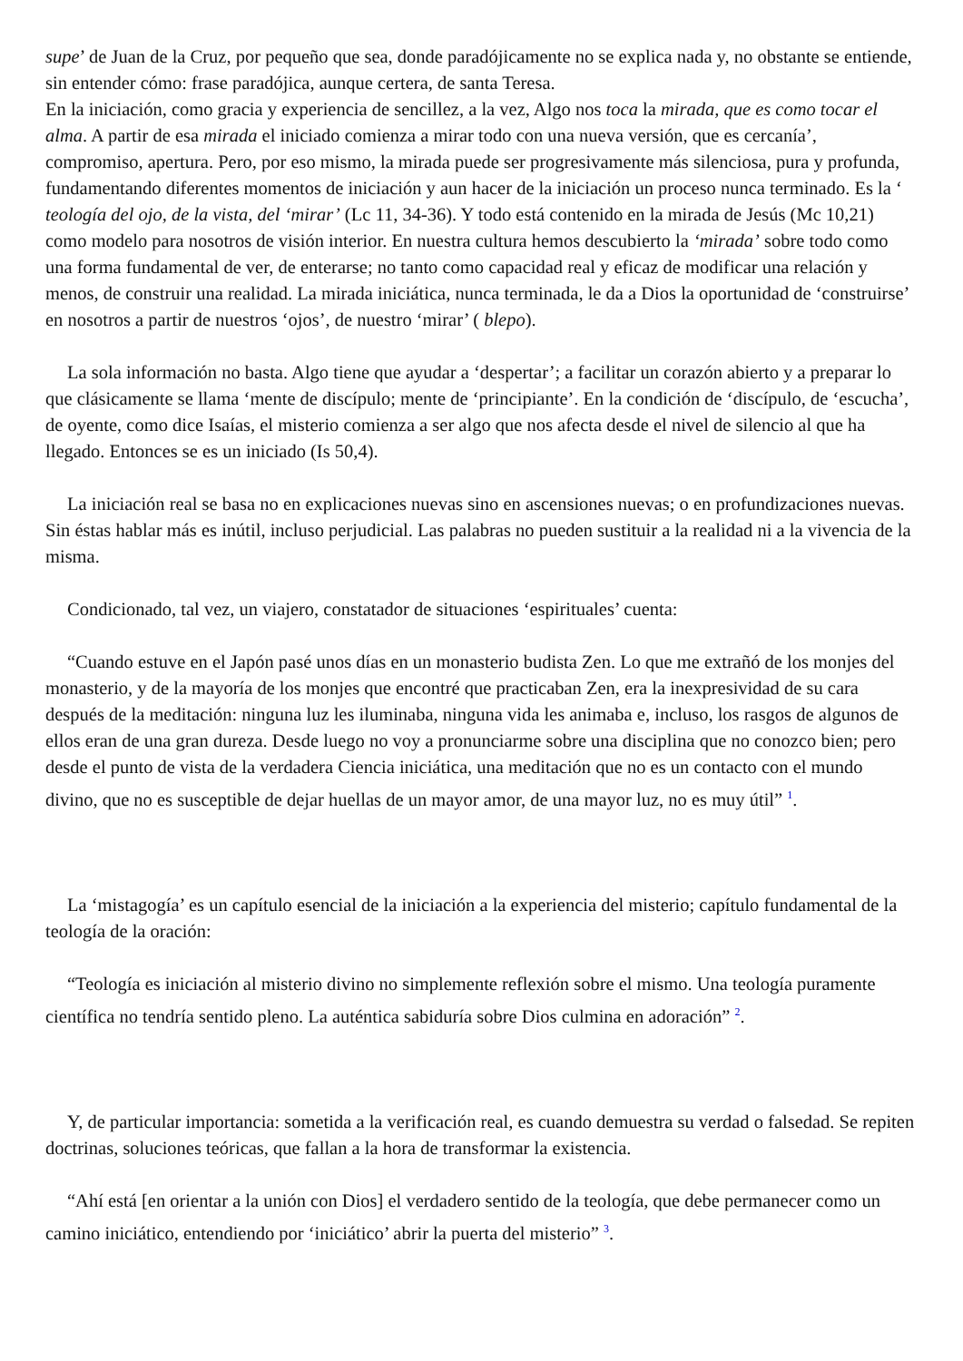supe’ de Juan de la Cruz, por pequeño que sea, donde paradójicamente no se explica nada y, no obstante se entiende, sin entender cómo: frase paradójica, aunque certera, de santa Teresa.
En la iniciación, como gracia y experiencia de sencillez, a la vez, Algo nos toca la mirada, que es como tocar el alma. A partir de esa mirada el iniciado comienza a mirar todo con una nueva versión, que es cercanía’, compromiso, apertura. Pero, por eso mismo, la mirada puede ser progresivamente más silenciosa, pura y profunda, fundamentando diferentes momentos de iniciación y aun hacer de la iniciación un proceso nunca terminado. Es la ‘ teología del ojo, de la vista, del ‘mirar’ (Lc 11, 34-36). Y todo está contenido en la mirada de Jesús (Mc 10,21) como modelo para nosotros de visión interior. En nuestra cultura hemos descubierto la ‘mirada’ sobre todo como una forma fundamental de ver, de enterarse; no tanto como capacidad real y eficaz de modificar una relación y menos, de construir una realidad. La mirada iniciática, nunca terminada, le da a Dios la oportunidad de ‘construirse’ en nosotros a partir de nuestros ‘ojos’, de nuestro ‘mirar’ ( blepo).
La sola información no basta. Algo tiene que ayudar a ‘despertar’; a facilitar un corazón abierto y a preparar lo que clásicamente se llama ‘mente de discípulo; mente de ‘principiante’. En la condición de ‘discípulo, de ‘escucha’, de oyente, como dice Isaías, el misterio comienza a ser algo que nos afecta desde el nivel de silencio al que ha llegado. Entonces se es un iniciado (Is 50,4).
La iniciación real se basa no en explicaciones nuevas sino en ascensiones nuevas; o en profundizaciones nuevas. Sin éstas hablar más es inútil, incluso perjudicial. Las palabras no pueden sustituir a la realidad ni a la vivencia de la misma.
Condicionado, tal vez, un viajero, constatador de situaciones ‘espirituales’ cuenta:
“Cuando estuve en el Japón pasé unos días en un monasterio budista Zen. Lo que me extrañó de los monjes del monasterio, y de la mayoría de los monjes que encontré que practicaban Zen, era la inexpresividad de su cara después de la meditación: ninguna luz les iluminaba, ninguna vida les animaba e, incluso, los rasgos de algunos de ellos eran de una gran dureza. Desde luego no voy a pronunciarme sobre una disciplina que no conozco bien; pero desde el punto de vista de la verdadera Ciencia iniciática, una meditación que no es un contacto con el mundo divino, que no es susceptible de dejar huellas de un mayor amor, de una mayor luz, no es muy útil” <sup>1</sup>.
La ‘mistagogía’ es un capítulo esencial de la iniciación a la experiencia del misterio; capítulo fundamental de la teología de la oración:
“Teología es iniciación al misterio divino no simplemente reflexión sobre el mismo. Una teología puramente científica no tendría sentido pleno. La auténtica sabiduría sobre Dios culmina en adoración” <sup>2</sup>.
Y, de particular importancia: sometida a la verificación real, es cuando demuestra su verdad o falsedad. Se repiten doctrinas, soluciones teóricas, que fallan a la hora de transformar la existencia.
“Ahí está [en orientar a la unión con Dios] el verdadero sentido de la teología, que debe permanecer como un camino iniciático, entendiendo por ‘iniciático’ abrir la puerta del misterio” <sup>3</sup>.